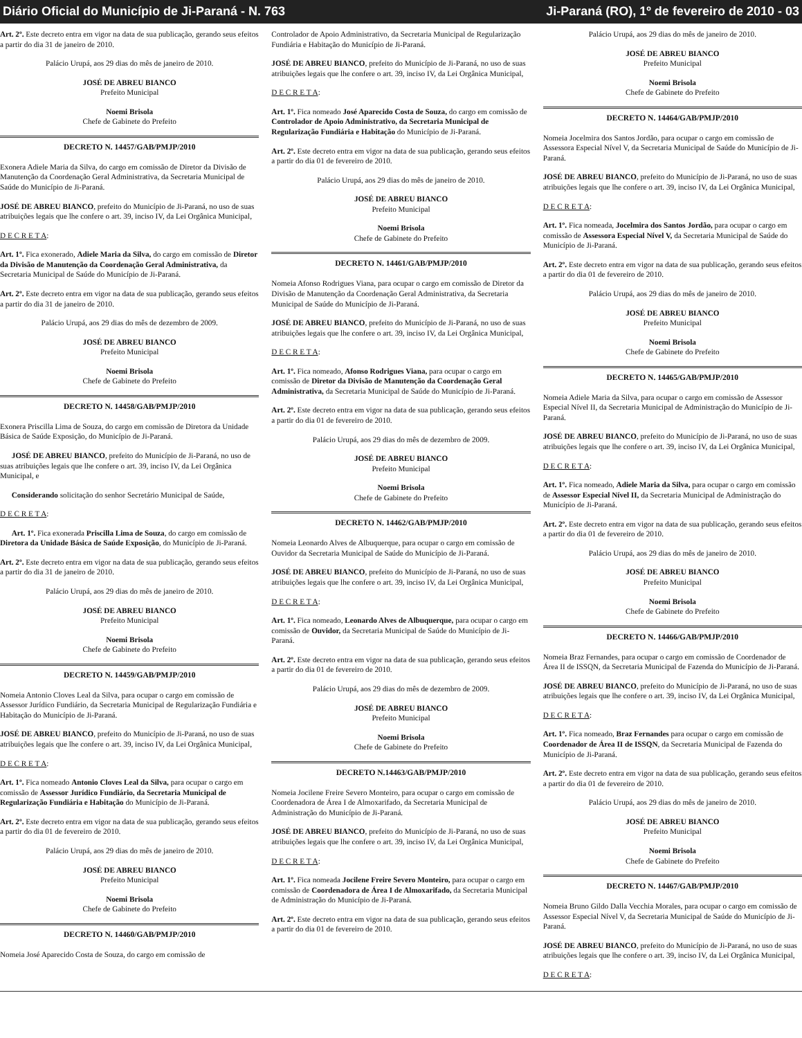Diário Oficial do Município de Ji-Paraná - N. 763 Ji-Paraná (RO), 1º de fevereiro de 2010 - 03
Art. 2º. Este decreto entra em vigor na data de sua publicação, gerando seus efeitos a partir do dia 31 de janeiro de 2010.
Palácio Urupá, aos 29 dias do mês de janeiro de 2010.
JOSÉ DE ABREU BIANCO
Prefeito Municipal
Noemi Brisola
Chefe de Gabinete do Prefeito
DECRETO N. 14457/GAB/PMJP/2010
Exonera Adiele Maria da Silva, do cargo em comissão de Diretor da Divisão de Manutenção da Coordenação Geral Administrativa, da Secretaria Municipal de Saúde do Município de Ji-Paraná.
JOSÉ DE ABREU BIANCO, prefeito do Município de Ji-Paraná, no uso de suas atribuições legais que lhe confere o art. 39, inciso IV, da Lei Orgânica Municipal,
D E C R E T A:
Art. 1º. Fica exonerado, Adiele Maria da Silva, do cargo em comissão de Diretor da Divisão de Manutenção da Coordenação Geral Administrativa, da Secretaria Municipal de Saúde do Município de Ji-Paraná.
Art. 2º. Este decreto entra em vigor na data de sua publicação, gerando seus efeitos a partir do dia 31 de janeiro de 2010.
Palácio Urupá, aos 29 dias do mês de dezembro de 2009.
JOSÉ DE ABREU BIANCO
Prefeito Municipal
Noemi Brisola
Chefe de Gabinete do Prefeito
DECRETO N. 14458/GAB/PMJP/2010
Exonera Priscilla Lima de Souza, do cargo em comissão de Diretora da Unidade Básica de Saúde Exposição, do Município de Ji-Paraná.
JOSÉ DE ABREU BIANCO, prefeito do Município de Ji-Paraná, no uso de suas atribuições legais que lhe confere o art. 39, inciso IV, da Lei Orgânica Municipal, e
Considerando solicitação do senhor Secretário Municipal de Saúde,
D E C R E T A:
Art. 1º. Fica exonerada Priscilla Lima de Souza, do cargo em comissão de Diretora da Unidade Básica de Saúde Exposição, do Município de Ji-Paraná.
Art. 2º. Este decreto entra em vigor na data de sua publicação, gerando seus efeitos a partir do dia 31 de janeiro de 2010.
Palácio Urupá, aos 29 dias do mês de janeiro de 2010.
JOSÉ DE ABREU BIANCO
Prefeito Municipal
Noemi Brisola
Chefe de Gabinete do Prefeito
DECRETO N. 14459/GAB/PMJP/2010
Nomeia Antonio Cloves Leal da Silva, para ocupar o cargo em comissão de Assessor Jurídico Fundiário, da Secretaria Municipal de Regularização Fundiária e Habitação do Município de Ji-Paraná.
JOSÉ DE ABREU BIANCO, prefeito do Município de Ji-Paraná, no uso de suas atribuições legais que lhe confere o art. 39, inciso IV, da Lei Orgânica Municipal,
D E C R E T A:
Art. 1º. Fica nomeado Antonio Cloves Leal da Silva, para ocupar o cargo em comissão de Assessor Jurídico Fundiário, da Secretaria Municipal de Regularização Fundiária e Habitação do Município de Ji-Paraná.
Art. 2º. Este decreto entra em vigor na data de sua publicação, gerando seus efeitos a partir do dia 01 de fevereiro de 2010.
Palácio Urupá, aos 29 dias do mês de janeiro de 2010.
JOSÉ DE ABREU BIANCO
Prefeito Municipal
Noemi Brisola
Chefe de Gabinete do Prefeito
DECRETO N. 14460/GAB/PMJP/2010
Nomeia José Aparecido Costa de Souza, do cargo em comissão de
Controlador de Apoio Administrativo, da Secretaria Municipal de Regularização Fundiária e Habitação do Município de Ji-Paraná.
JOSÉ DE ABREU BIANCO, prefeito do Município de Ji-Paraná, no uso de suas atribuições legais que lhe confere o art. 39, inciso IV, da Lei Orgânica Municipal,
D E C R E T A:
Art. 1º. Fica nomeado José Aparecido Costa de Souza, do cargo em comissão de Controlador de Apoio Administrativo, da Secretaria Municipal de Regularização Fundiária e Habitação do Município de Ji-Paraná.
Art. 2º. Este decreto entra em vigor na data de sua publicação, gerando seus efeitos a partir do dia 01 de fevereiro de 2010.
Palácio Urupá, aos 29 dias do mês de janeiro de 2010.
JOSÉ DE ABREU BIANCO
Prefeito Municipal
Noemi Brisola
Chefe de Gabinete do Prefeito
DECRETO N. 14461/GAB/PMJP/2010
Nomeia Afonso Rodrigues Viana, para ocupar o cargo em comissão de Diretor da Divisão de Manutenção da Coordenação Geral Administrativa, da Secretaria Municipal de Saúde do Município de Ji-Paraná.
JOSÉ DE ABREU BIANCO, prefeito do Município de Ji-Paraná, no uso de suas atribuições legais que lhe confere o art. 39, inciso IV, da Lei Orgânica Municipal,
D E C R E T A:
Art. 1º. Fica nomeado, Afonso Rodrigues Viana, para ocupar o cargo em comissão de Diretor da Divisão de Manutenção da Coordenação Geral Administrativa, da Secretaria Municipal de Saúde do Município de Ji-Paraná.
Art. 2º. Este decreto entra em vigor na data de sua publicação, gerando seus efeitos a partir do dia 01 de fevereiro de 2010.
Palácio Urupá, aos 29 dias do mês de dezembro de 2009.
JOSÉ DE ABREU BIANCO
Prefeito Municipal
Noemi Brisola
Chefe de Gabinete do Prefeito
DECRETO N. 14462/GAB/PMJP/2010
Nomeia Leonardo Alves de Albuquerque, para ocupar o cargo em comissão de Ouvidor da Secretaria Municipal de Saúde do Município de Ji-Paraná.
JOSÉ DE ABREU BIANCO, prefeito do Município de Ji-Paraná, no uso de suas atribuições legais que lhe confere o art. 39, inciso IV, da Lei Orgânica Municipal,
D E C R E T A:
Art. 1º. Fica nomeado, Leonardo Alves de Albuquerque, para ocupar o cargo em comissão de Ouvidor, da Secretaria Municipal de Saúde do Município de Ji-Paraná.
Art. 2º. Este decreto entra em vigor na data de sua publicação, gerando seus efeitos a partir do dia 01 de fevereiro de 2010.
Palácio Urupá, aos 29 dias do mês de dezembro de 2009.
JOSÉ DE ABREU BIANCO
Prefeito Municipal
Noemi Brisola
Chefe de Gabinete do Prefeito
DECRETO N.14463/GAB/PMJP/2010
Nomeia Jocilene Freire Severo Monteiro, para ocupar o cargo em comissão de Coordenadora de Área I de Almoxarifado, da Secretaria Municipal de Administração do Município de Ji-Paraná.
JOSÉ DE ABREU BIANCO, prefeito do Município de Ji-Paraná, no uso de suas atribuições legais que lhe confere o art. 39, inciso IV, da Lei Orgânica Municipal,
D E C R E T A:
Art. 1º. Fica nomeada Jocilene Freire Severo Monteiro, para ocupar o cargo em comissão de Coordenadora de Área I de Almoxarifado, da Secretaria Municipal de Administração do Município de Ji-Paraná.
Art. 2º. Este decreto entra em vigor na data de sua publicação, gerando seus efeitos a partir do dia 01 de fevereiro de 2010.
Palácio Urupá, aos 29 dias do mês de janeiro de 2010.
JOSÉ DE ABREU BIANCO
Prefeito Municipal
Noemi Brisola
Chefe de Gabinete do Prefeito
DECRETO N. 14464/GAB/PMJP/2010
Nomeia Jocelmira dos Santos Jordão, para ocupar o cargo em comissão de Assessora Especial Nível V, da Secretaria Municipal de Saúde do Município de Ji-Paraná.
JOSÉ DE ABREU BIANCO, prefeito do Município de Ji-Paraná, no uso de suas atribuições legais que lhe confere o art. 39, inciso IV, da Lei Orgânica Municipal,
D E C R E T A:
Art. 1º. Fica nomeada, Jocelmira dos Santos Jordão, para ocupar o cargo em comissão de Assessora Especial Nível V, da Secretaria Municipal de Saúde do Município de Ji-Paraná.
Art. 2º. Este decreto entra em vigor na data de sua publicação, gerando seus efeitos a partir do dia 01 de fevereiro de 2010.
Palácio Urupá, aos 29 dias do mês de janeiro de 2010.
JOSÉ DE ABREU BIANCO
Prefeito Municipal
Noemi Brisola
Chefe de Gabinete do Prefeito
DECRETO N. 14465/GAB/PMJP/2010
Nomeia Adiele Maria da Silva, para ocupar o cargo em comissão de Assessor Especial Nível II, da Secretaria Municipal de Administração do Município de Ji-Paraná.
JOSÉ DE ABREU BIANCO, prefeito do Município de Ji-Paraná, no uso de suas atribuições legais que lhe confere o art. 39, inciso IV, da Lei Orgânica Municipal,
D E C R E T A:
Art. 1º. Fica nomeado, Adiele Maria da Silva, para ocupar o cargo em comissão de Assessor Especial Nível II, da Secretaria Municipal de Administração do Município de Ji-Paraná.
Art. 2º. Este decreto entra em vigor na data de sua publicação, gerando seus efeitos a partir do dia 01 de fevereiro de 2010.
Palácio Urupá, aos 29 dias do mês de janeiro de 2010.
JOSÉ DE ABREU BIANCO
Prefeito Municipal
Noemi Brisola
Chefe de Gabinete do Prefeito
DECRETO N. 14466/GAB/PMJP/2010
Nomeia Braz Fernandes, para ocupar o cargo em comissão de Coordenador de Área II de ISSQN, da Secretaria Municipal de Fazenda do Município de Ji-Paraná.
JOSÉ DE ABREU BIANCO, prefeito do Município de Ji-Paraná, no uso de suas atribuições legais que lhe confere o art. 39, inciso IV, da Lei Orgânica Municipal,
D E C R E T A:
Art. 1º. Fica nomeado, Braz Fernandes para ocupar o cargo em comissão de Coordenador de Área II de ISSQN, da Secretaria Municipal de Fazenda do Município de Ji-Paraná.
Art. 2º. Este decreto entra em vigor na data de sua publicação, gerando seus efeitos a partir do dia 01 de fevereiro de 2010.
Palácio Urupá, aos 29 dias do mês de janeiro de 2010.
JOSÉ DE ABREU BIANCO
Prefeito Municipal
Noemi Brisola
Chefe de Gabinete do Prefeito
DECRETO N. 14467/GAB/PMJP/2010
Nomeia Bruno Gildo Dalla Vecchia Morales, para ocupar o cargo em comissão de Assessor Especial Nível V, da Secretaria Municipal de Saúde do Município de Ji-Paraná.
JOSÉ DE ABREU BIANCO, prefeito do Município de Ji-Paraná, no uso de suas atribuições legais que lhe confere o art. 39, inciso IV, da Lei Orgânica Municipal,
D E C R E T A: